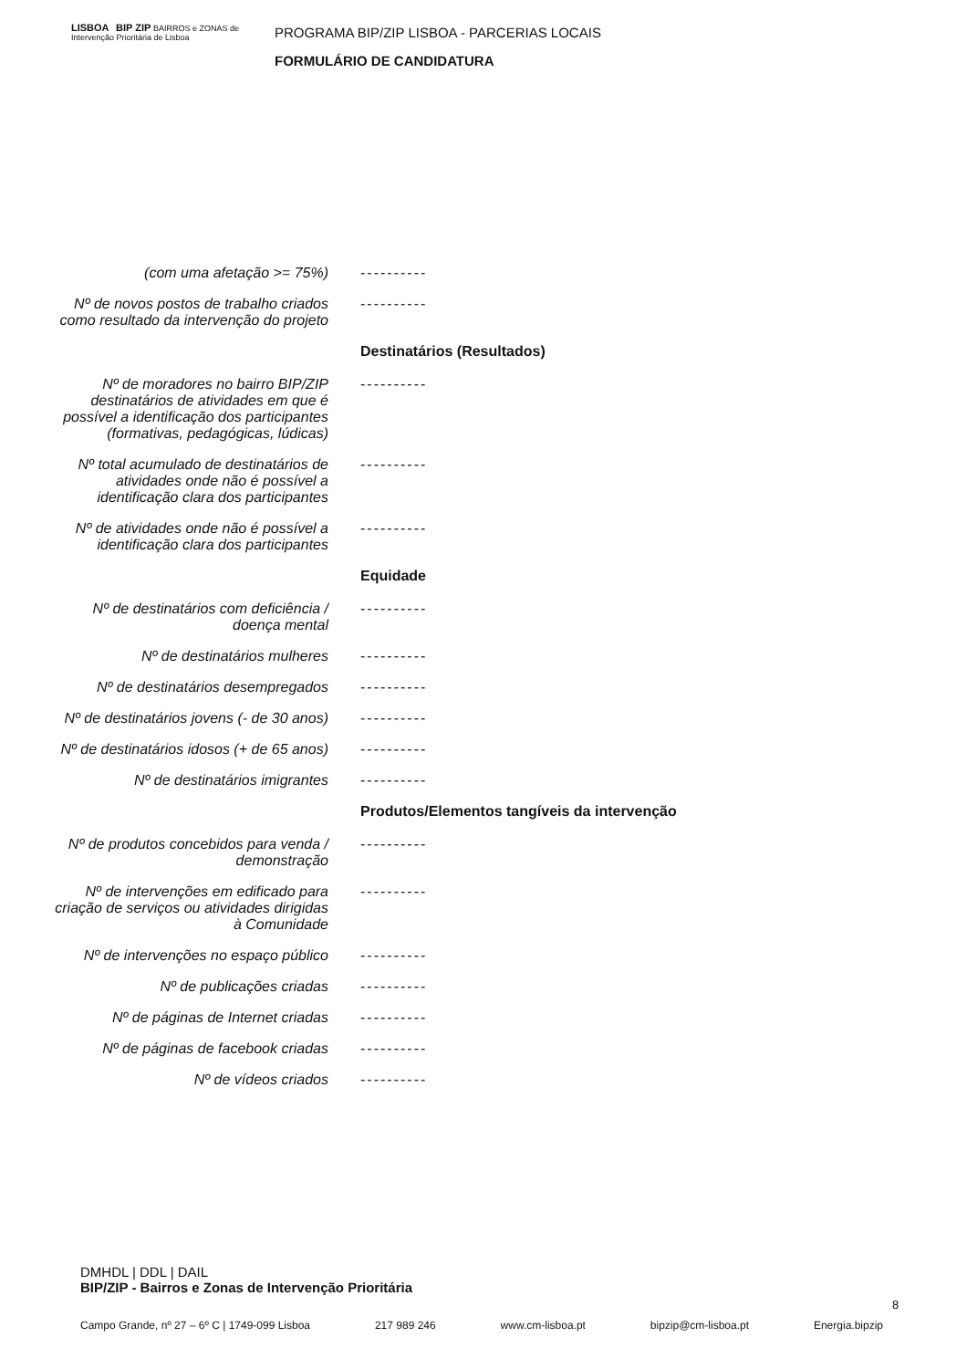LISBOA BIP ZIP BAIRROS e ZONAS de Intervenção Prioritária de Lisboa
PROGRAMA BIP/ZIP LISBOA - PARCERIAS LOCAIS
FORMULÁRIO DE CANDIDATURA
(com uma afetação >= 75%) ----------
Nº de novos postos de trabalho criados como resultado da intervenção do projeto
----------
Destinatários (Resultados)
Nº de moradores no bairro BIP/ZIP destinatários de atividades em que é possível a identificação dos participantes (formativas, pedagógicas, lúdicas)
----------
Nº total acumulado de destinatários de atividades onde não é possível a identificação clara dos participantes
----------
Nº de atividades onde não é possível a identificação clara dos participantes
----------
Equidade
Nº de destinatários com deficiência / doença mental
----------
Nº de destinatários mulheres ----------
Nº de destinatários desempregados
----------
Nº de destinatários jovens (- de 30 anos)
----------
Nº de destinatários idosos (+ de 65 anos)
----------
Nº de destinatários imigrantes ----------
Produtos/Elementos tangíveis da intervenção
Nº de produtos concebidos para venda / demonstração
----------
Nº de intervenções em edificado para criação de serviços ou atividades dirigidas à Comunidade
----------
Nº de intervenções no espaço público
----------
Nº de publicações criadas ----------
Nº de páginas de Internet criadas
----------
Nº de páginas de facebook criadas
----------
Nº de vídeos criados ----------
DMHDL | DDL | DAIL
BIP/ZIP - Bairros e Zonas de Intervenção Prioritária
8
Campo Grande, nº 27 – 6º C | 1749-099 Lisboa 217 989 246 www.cm-lisboa.pt bipzip@cm-lisboa.pt Energia.bipzip